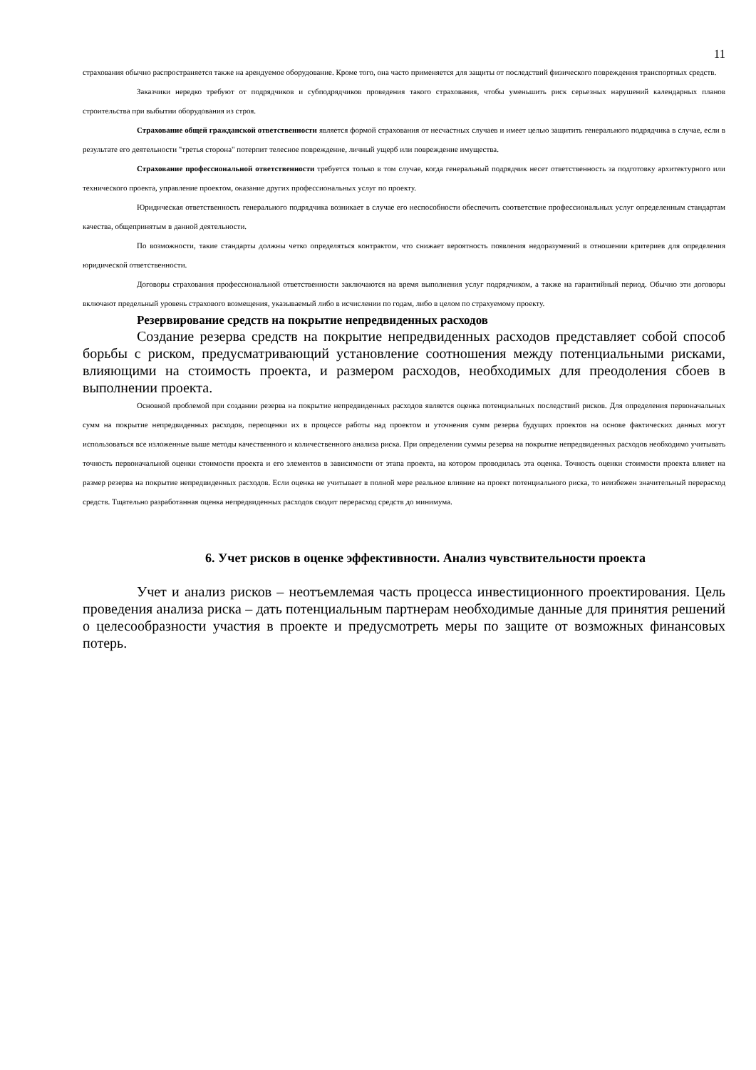11
страхования обычно распространяется также на арендуемое оборудование. Кроме того, она часто применяется для защиты от последствий физического повреждения транспортных средств.
Заказчики нередко требуют от подрядчиков и субподрядчиков проведения такого страхования, чтобы уменьшить риск серьезных нарушений календарных планов строительства при выбытии оборудования из строя.
Страхование общей гражданской ответственности является формой страхования от несчастных случаев и имеет целью защитить генерального подрядчика в случае, если в результате его деятельности "третья сторона" потерпит телесное повреждение, личный ущерб или повреждение имущества.
Страхование профессиональной ответственности требуется только в том случае, когда генеральный подрядчик несет ответственность за подготовку архитектурного или технического проекта, управление проектом, оказание других профессиональных услуг по проекту.
Юридическая ответственность генерального подрядчика возникает в случае его неспособности обеспечить соответствие профессиональных услуг определенным стандартам качества, общепринятым в данной деятельности.
По возможности, такие стандарты должны четко определяться контрактом, что снижает вероятность появления недоразумений в отношении критериев для определения юридической ответственности.
Договоры страхования профессиональной ответственности заключаются на время выполнения услуг подрядчиком, а также на гарантийный период. Обычно эти договоры включают предельный уровень страхового возмещения, указываемый либо в исчислении по годам, либо в целом по страхуемому проекту.
Резервирование средств на покрытие непредвиденных расходов
Создание резерва средств на покрытие непредвиденных расходов представляет собой способ борьбы с риском, предусматривающий установление соотношения между потенциальными рисками, влияющими на стоимость проекта, и размером расходов, необходимых для преодоления сбоев в выполнении проекта.
Основной проблемой при создании резерва на покрытие непредвиденных расходов является оценка потенциальных последствий рисков. Для определения первоначальных сумм на покрытие непредвиденных расходов, переоценки их в процессе работы над проектом и уточнения сумм резерва будущих проектов на основе фактических данных могут использоваться все изложенные выше методы качественного и количественного анализа риска. При определении суммы резерва на покрытие непредвиденных расходов необходимо учитывать точность первоначальной оценки стоимости проекта и его элементов в зависимости от этапа проекта, на котором проводилась эта оценка. Точность оценки стоимости проекта влияет на размер резерва на покрытие непредвиденных расходов. Если оценка не учитывает в полной мере реальное влияние на проект потенциального риска, то неизбежен значительный перерасход средств. Тщательно разработанная оценка непредвиденных расходов сводит перерасход средств до минимума.
6. Учет рисков в оценке эффективности. Анализ чувствительности проекта
Учет и анализ рисков – неотъемлемая часть процесса инвестиционного проектирования. Цель проведения анализа риска – дать потенциальным партнерам необходимые данные для принятия решений о целесообразности участия в проекте и предусмотреть меры по защите от возможных финансовых потерь.